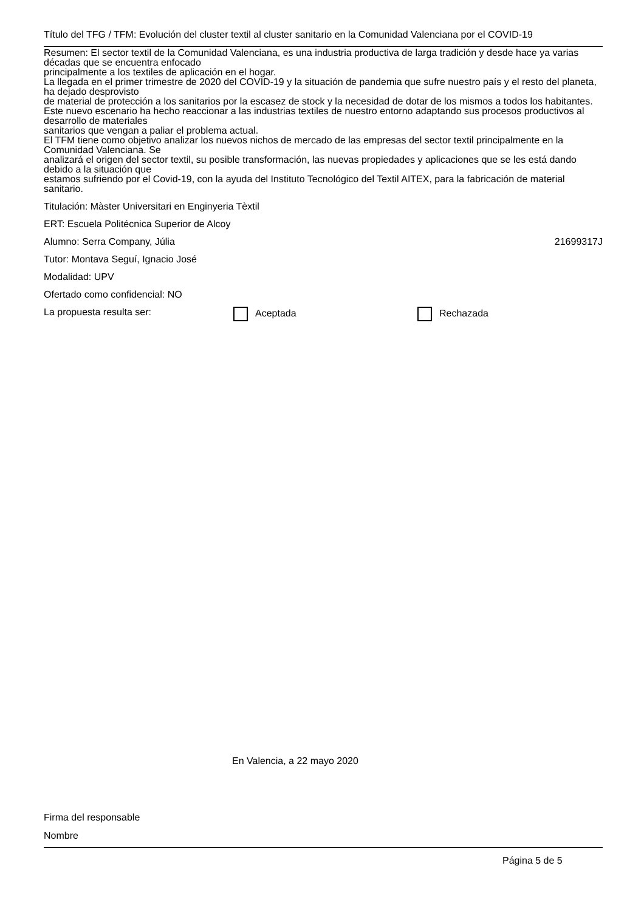Título del TFG / TFM: Evolución del cluster textil al cluster sanitario en la Comunidad Valenciana por el COVID-19
Resumen: El sector textil de la Comunidad Valenciana, es una industria productiva de larga tradición y desde hace ya varias décadas que se encuentra enfocado
principalmente a los textiles de aplicación en el hogar.
La llegada en el primer trimestre de 2020 del COVID-19 y la situación de pandemia que sufre nuestro país y el resto del planeta, ha dejado desprovisto
de material de protección a los sanitarios por la escasez de stock y la necesidad de dotar de los mismos a todos los habitantes.
Este nuevo escenario ha hecho reaccionar a las industrias textiles de nuestro entorno adaptando sus procesos productivos al desarrollo de materiales
sanitarios que vengan a paliar el problema actual.
El TFM tiene como objetivo analizar los nuevos nichos de mercado de las empresas del sector textil principalmente en la Comunidad Valenciana. Se
analizará el origen del sector textil, su posible transformación, las nuevas propiedades y aplicaciones que se les está dando debido a la situación que
estamos sufriendo por el Covid-19, con la ayuda del Instituto Tecnológico del Textil AITEX, para la fabricación de material sanitario.
Titulación: Màster Universitari en Enginyeria Tèxtil
ERT: Escuela Politécnica Superior de Alcoy
Alumno: Serra Company, Júlia 21699317J
Tutor: Montava Seguí, Ignacio José
Modalidad: UPV
Ofertado como confidencial: NO
La propuesta resulta ser: Aceptada Rechazada
En Valencia, a 22 mayo 2020
Firma del responsable
Nombre
Página 5 de 5